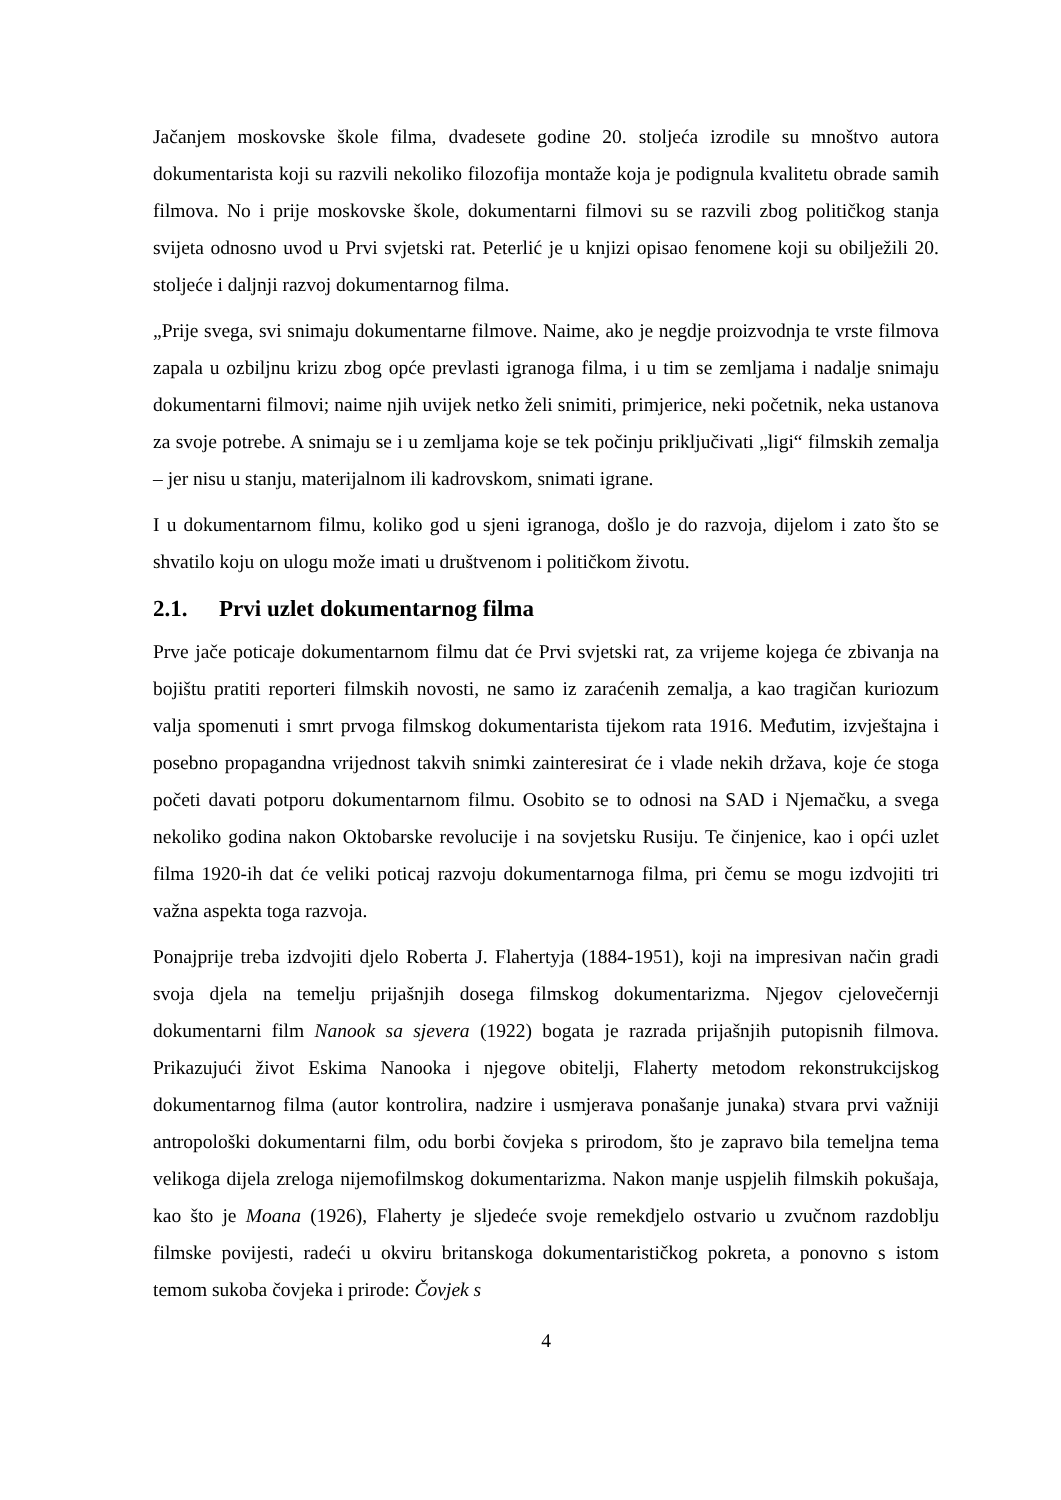Jačanjem moskovske škole filma, dvadesete godine 20. stoljeća izrodile su mnoštvo autora dokumentarista koji su razvili nekoliko filozofija montaže koja je podignula kvalitetu obrade samih filmova. No i prije moskovske škole, dokumentarni filmovi su se razvili zbog političkog stanja svijeta odnosno uvod u Prvi svjetski rat. Peterlić je u knjizi opisao fenomene koji su obilježili 20. stoljeće i daljnji razvoj dokumentarnog filma.
„Prije svega, svi snimaju dokumentarne filmove. Naime, ako je negdje proizvodnja te vrste filmova zapala u ozbiljnu krizu zbog opće prevlasti igranoga filma, i u tim se zemljama i nadalje snimaju dokumentarni filmovi; naime njih uvijek netko želi snimiti, primjerice, neki početnik, neka ustanova za svoje potrebe. A snimaju se i u zemljama koje se tek počinju priključivati „ligi“ filmskih zemalja – jer nisu u stanju, materijalnom ili kadrovskom, snimati igrane.
I u dokumentarnom filmu, koliko god u sjeni igranoga, došlo je do razvoja, dijelom i zato što se shvatilo koju on ulogu može imati u društvenom i političkom životu.
2.1. Prvi uzlet dokumentarnog filma
Prve jače poticaje dokumentarnom filmu dat će Prvi svjetski rat, za vrijeme kojega će zbivanja na bojištu pratiti reporteri filmskih novosti, ne samo iz zaraćenih zemalja, a kao tragičan kuriozum valja spomenuti i smrt prvoga filmskog dokumentarista tijekom rata 1916. Međutim, izvještajna i posebno propagandna vrijednost takvih snimki zainteresirat će i vlade nekih država, koje će stoga početi davati potporu dokumentarnom filmu. Osobito se to odnosi na SAD i Njemačku, a svega nekoliko godina nakon Oktobarske revolucije i na sovjetsku Rusiju. Te činjenice, kao i opći uzlet filma 1920-ih dat će veliki poticaj razvoju dokumentarnoga filma, pri čemu se mogu izdvojiti tri važna aspekta toga razvoja.
Ponajprije treba izdvojiti djelo Roberta J. Flahertyja (1884-1951), koji na impresivan način gradi svoja djela na temelju prijašnjih dosega filmskog dokumentarizma. Njegov cjelovečernji dokumentarni film Nanook sa sjevera (1922) bogata je razrada prijašnjih putopisnih filmova. Prikazujući život Eskima Nanooka i njegove obitelji, Flaherty metodom rekonstrukcijskog dokumentarnog filma (autor kontrolira, nadzire i usmjerava ponašanje junaka) stvara prvi važniji antropološki dokumentarni film, odu borbi čovjeka s prirodom, što je zapravo bila temeljna tema velikoga dijela zreloga nijemofilmskog dokumentarizma. Nakon manje uspjelih filmskih pokušaja, kao što je Moana (1926), Flaherty je sljedeće svoje remekdjelo ostvario u zvučnom razdoblju filmske povijesti, radeći u okviru britanskoga dokumentarističkog pokreta, a ponovno s istom temom sukoba čovjeka i prirode: Čovjek s
4